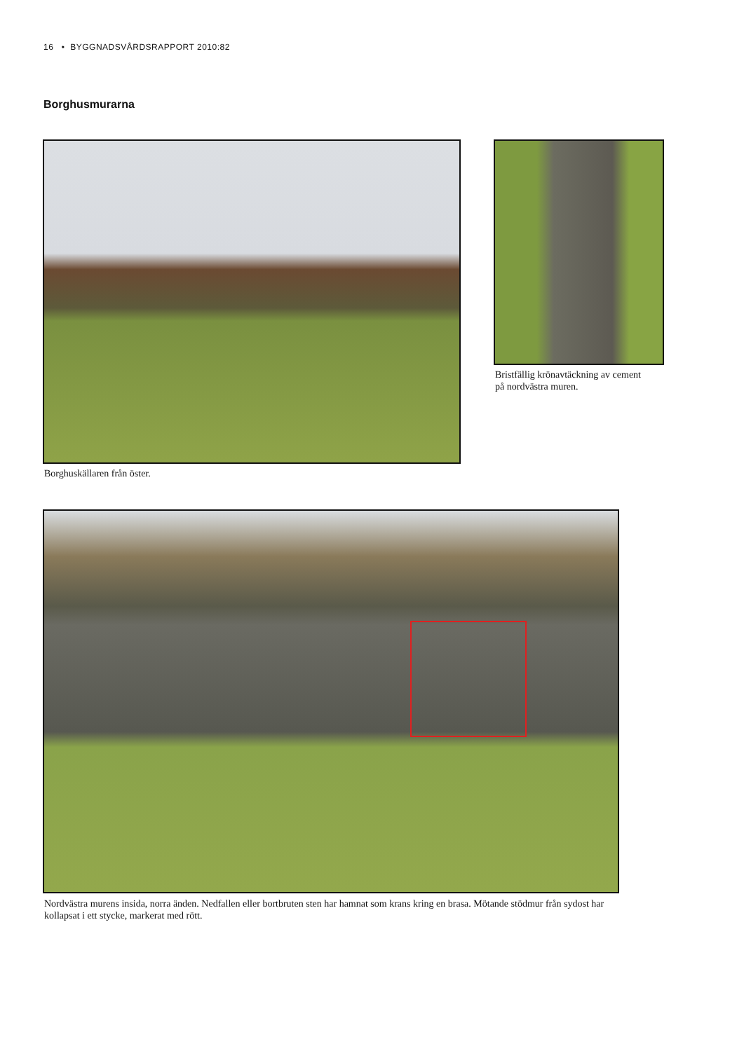16 • BYGGNADSVÅRDSRAPPORT 2010:82
Borghusmurarna
Borghuskällaren från öster.
Bristfällig krönavtäckning av cement
på nordvästra muren.
Nordvästra murens insida, norra änden. Nedfallen eller bortbruten sten har hamnat som krans kring en brasa. Mötande stödmur från sydost har kollapsat i ett stycke, markerat med rött.